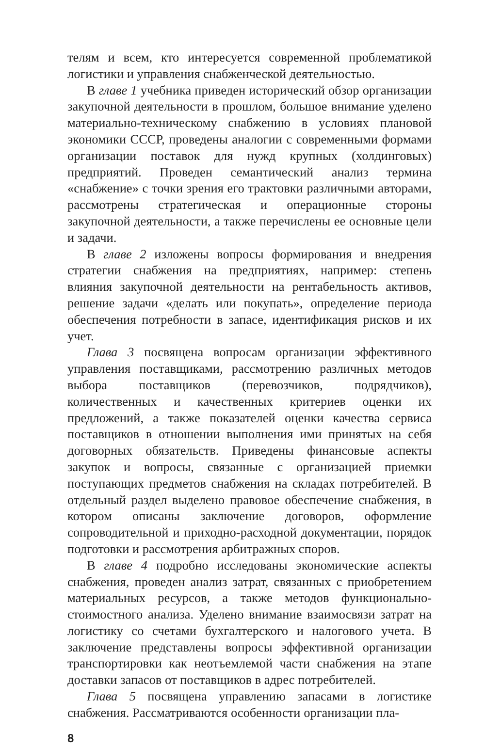телям и всем, кто интересуется современной проблематикой логистики и управления снабженческой деятельностью.
В главе 1 учебника приведен исторический обзор организации закупочной деятельности в прошлом, большое внимание уделено материально-техническому снабжению в условиях плановой экономики СССР, проведены аналогии с современными формами организации поставок для нужд крупных (холдинговых) предприятий. Проведен семантический анализ термина «снабжение» с точки зрения его трактовки различными авторами, рассмотрены стратегическая и операционные стороны закупочной деятельности, а также перечислены ее основные цели и задачи.
В главе 2 изложены вопросы формирования и внедрения стратегии снабжения на предприятиях, например: степень влияния закупочной деятельности на рентабельность активов, решение задачи «делать или покупать», определение периода обеспечения потребности в запасе, идентификация рисков и их учет.
Глава 3 посвящена вопросам организации эффективного управления поставщиками, рассмотрению различных методов выбора поставщиков (перевозчиков, подрядчиков), количественных и качественных критериев оценки их предложений, а также показателей оценки качества сервиса поставщиков в отношении выполнения ими принятых на себя договорных обязательств. Приведены финансовые аспекты закупок и вопросы, связанные с организацией приемки поступающих предметов снабжения на складах потребителей. В отдельный раздел выделено правовое обеспечение снабжения, в котором описаны заключение договоров, оформление сопроводительной и приходно-расходной документации, порядок подготовки и рассмотрения арбитражных споров.
В главе 4 подробно исследованы экономические аспекты снабжения, проведен анализ затрат, связанных с приобретением материальных ресурсов, а также методов функционально-стоимостного анализа. Уделено внимание взаимосвязи затрат на логистику со счетами бухгалтерского и налогового учета. В заключение представлены вопросы эффективной организации транспортировки как неотъемлемой части снабжения на этапе доставки запасов от поставщиков в адрес потребителей.
Глава 5 посвящена управлению запасами в логистике снабжения. Рассматриваются особенности организации пла-
8